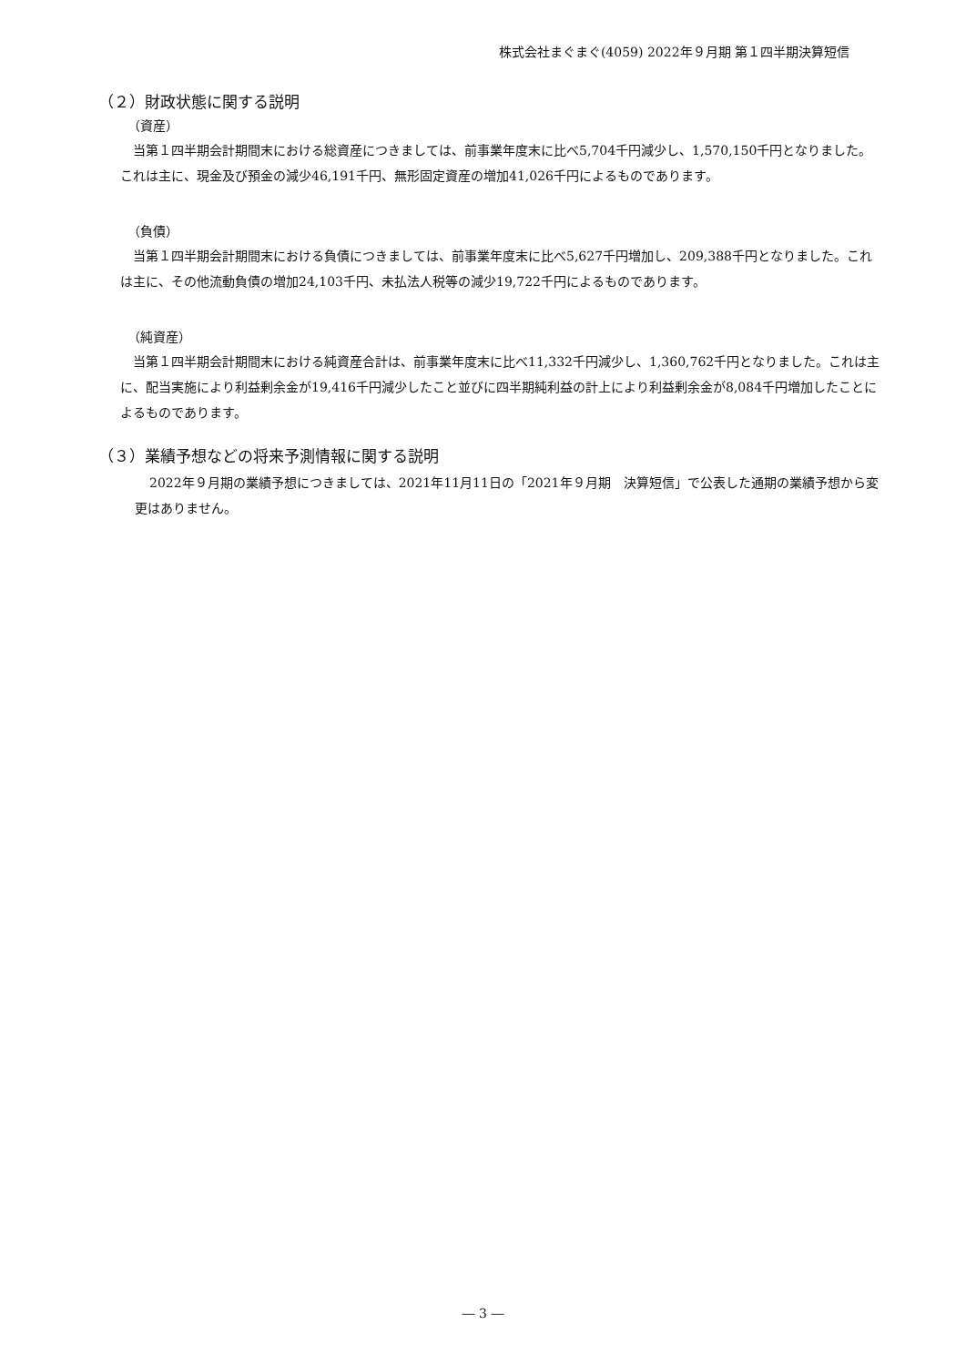株式会社まぐまぐ(4059) 2022年９月期 第１四半期決算短信
（２）財政状態に関する説明
（資産）
当第１四半期会計期間末における総資産につきましては、前事業年度末に比べ5,704千円減少し、1,570,150千円となりました。これは主に、現金及び預金の減少46,191千円、無形固定資産の増加41,026千円によるものであります。
（負債）
当第１四半期会計期間末における負債につきましては、前事業年度末に比べ5,627千円増加し、209,388千円となりました。これは主に、その他流動負債の増加24,103千円、未払法人税等の減少19,722千円によるものであります。
（純資産）
当第１四半期会計期間末における純資産合計は、前事業年度末に比べ11,332千円減少し、1,360,762千円となりました。これは主に、配当実施により利益剰余金が19,416千円減少したこと並びに四半期純利益の計上により利益剰余金が8,084千円増加したことによるものであります。
（３）業績予想などの将来予測情報に関する説明
2022年９月期の業績予想につきましては、2021年11月11日の「2021年９月期　決算短信」で公表した通期の業績予想から変更はありません。
― 3 ―